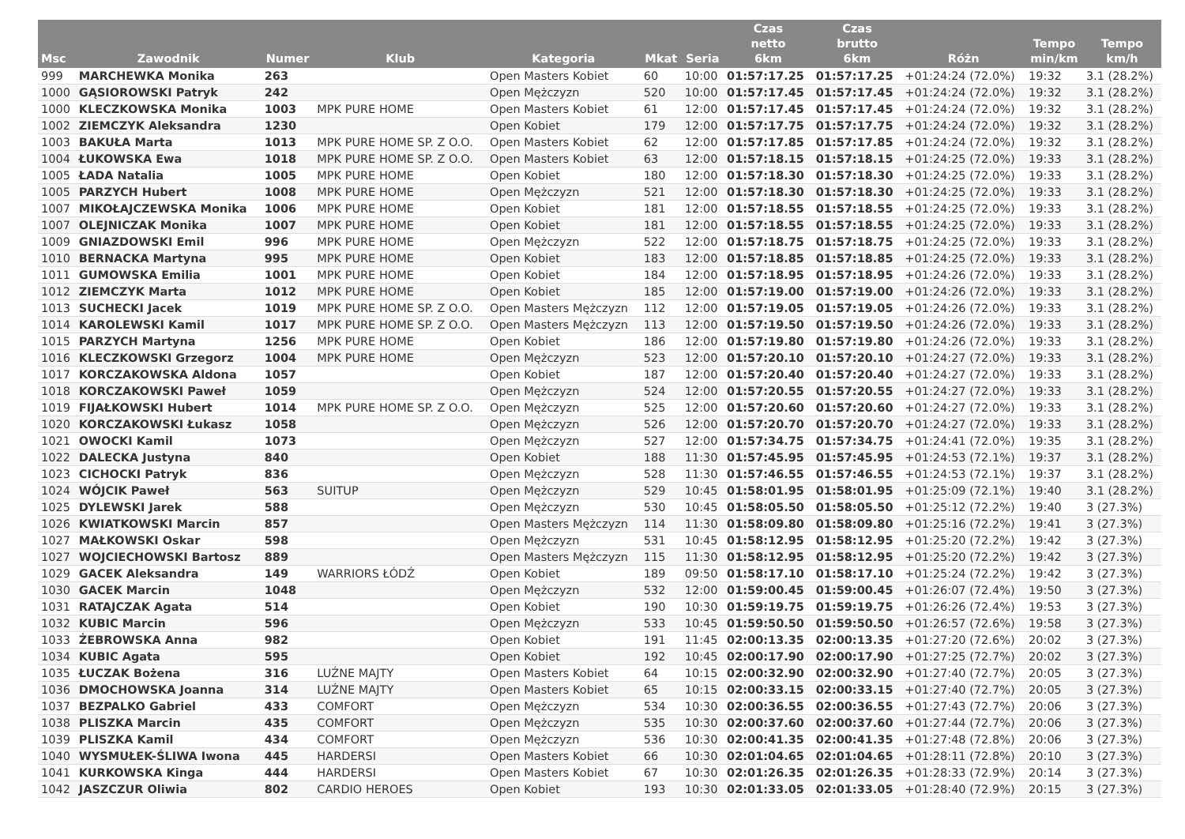| Msc | Zawodnik | Numer | Klub | Kategoria | Mkat | Seria | Czas netto 6km | Czas brutto 6km | Różn | Tempo min/km | Tempo km/h |
| --- | --- | --- | --- | --- | --- | --- | --- | --- | --- | --- | --- |
| 999 | MARCHEWKA Monika | 263 | | Open Masters Kobiet | 60 | 10:00 | 01:57:17.25 | 01:57:17.25 | +01:24:24 (72.0%) | 19:32 | 3.1 (28.2%) |
| 1000 | GĄSIOROWSKI Patryk | 242 | | Open Mężczyzn | 520 | 10:00 | 01:57:17.45 | 01:57:17.45 | +01:24:24 (72.0%) | 19:32 | 3.1 (28.2%) |
| 1000 | KLECZKOWSKA Monika | 1003 | MPK PURE HOME | Open Masters Kobiet | 61 | 12:00 | 01:57:17.45 | 01:57:17.45 | +01:24:24 (72.0%) | 19:32 | 3.1 (28.2%) |
| 1002 | ZIEMCZYK Aleksandra | 1230 | | Open Kobiet | 179 | 12:00 | 01:57:17.75 | 01:57:17.75 | +01:24:24 (72.0%) | 19:32 | 3.1 (28.2%) |
| 1003 | BAKUŁA Marta | 1013 | MPK PURE HOME SP. Z O.O. | Open Masters Kobiet | 62 | 12:00 | 01:57:17.85 | 01:57:17.85 | +01:24:24 (72.0%) | 19:32 | 3.1 (28.2%) |
| 1004 | ŁUKOWSKA Ewa | 1018 | MPK PURE HOME SP. Z O.O. | Open Masters Kobiet | 63 | 12:00 | 01:57:18.15 | 01:57:18.15 | +01:24:25 (72.0%) | 19:33 | 3.1 (28.2%) |
| 1005 | ŁADA Natalia | 1005 | MPK PURE HOME | Open Kobiet | 180 | 12:00 | 01:57:18.30 | 01:57:18.30 | +01:24:25 (72.0%) | 19:33 | 3.1 (28.2%) |
| 1005 | PARZYCH Hubert | 1008 | MPK PURE HOME | Open Mężczyzn | 521 | 12:00 | 01:57:18.30 | 01:57:18.30 | +01:24:25 (72.0%) | 19:33 | 3.1 (28.2%) |
| 1007 | MIKOŁAJCZEWSKA Monika | 1006 | MPK PURE HOME | Open Kobiet | 181 | 12:00 | 01:57:18.55 | 01:57:18.55 | +01:24:25 (72.0%) | 19:33 | 3.1 (28.2%) |
| 1007 | OLEJNICZAK Monika | 1007 | MPK PURE HOME | Open Kobiet | 181 | 12:00 | 01:57:18.55 | 01:57:18.55 | +01:24:25 (72.0%) | 19:33 | 3.1 (28.2%) |
| 1009 | GNIAZDOWSKI Emil | 996 | MPK PURE HOME | Open Mężczyzn | 522 | 12:00 | 01:57:18.75 | 01:57:18.75 | +01:24:25 (72.0%) | 19:33 | 3.1 (28.2%) |
| 1010 | BERNACKA Martyna | 995 | MPK PURE HOME | Open Kobiet | 183 | 12:00 | 01:57:18.85 | 01:57:18.85 | +01:24:25 (72.0%) | 19:33 | 3.1 (28.2%) |
| 1011 | GUMOWSKA Emilia | 1001 | MPK PURE HOME | Open Kobiet | 184 | 12:00 | 01:57:18.95 | 01:57:18.95 | +01:24:26 (72.0%) | 19:33 | 3.1 (28.2%) |
| 1012 | ZIEMCZYK Marta | 1012 | MPK PURE HOME | Open Kobiet | 185 | 12:00 | 01:57:19.00 | 01:57:19.00 | +01:24:26 (72.0%) | 19:33 | 3.1 (28.2%) |
| 1013 | SUCHECKI Jacek | 1019 | MPK PURE HOME SP. Z O.O. | Open Masters Mężczyzn | 112 | 12:00 | 01:57:19.05 | 01:57:19.05 | +01:24:26 (72.0%) | 19:33 | 3.1 (28.2%) |
| 1014 | KAROLEWSKI Kamil | 1017 | MPK PURE HOME SP. Z O.O. | Open Masters Mężczyzn | 113 | 12:00 | 01:57:19.50 | 01:57:19.50 | +01:24:26 (72.0%) | 19:33 | 3.1 (28.2%) |
| 1015 | PARZYCH Martyna | 1256 | MPK PURE HOME | Open Kobiet | 186 | 12:00 | 01:57:19.80 | 01:57:19.80 | +01:24:26 (72.0%) | 19:33 | 3.1 (28.2%) |
| 1016 | KLECZKOWSKI Grzegorz | 1004 | MPK PURE HOME | Open Mężczyzn | 523 | 12:00 | 01:57:20.10 | 01:57:20.10 | +01:24:27 (72.0%) | 19:33 | 3.1 (28.2%) |
| 1017 | KORCZAKOWSKA Aldona | 1057 | | Open Kobiet | 187 | 12:00 | 01:57:20.40 | 01:57:20.40 | +01:24:27 (72.0%) | 19:33 | 3.1 (28.2%) |
| 1018 | KORCZAKOWSKI Paweł | 1059 | | Open Mężczyzn | 524 | 12:00 | 01:57:20.55 | 01:57:20.55 | +01:24:27 (72.0%) | 19:33 | 3.1 (28.2%) |
| 1019 | FIJAŁKOWSKI Hubert | 1014 | MPK PURE HOME SP. Z O.O. | Open Mężczyzn | 525 | 12:00 | 01:57:20.60 | 01:57:20.60 | +01:24:27 (72.0%) | 19:33 | 3.1 (28.2%) |
| 1020 | KORCZAKOWSKI Łukasz | 1058 | | Open Mężczyzn | 526 | 12:00 | 01:57:20.70 | 01:57:20.70 | +01:24:27 (72.0%) | 19:33 | 3.1 (28.2%) |
| 1021 | OWOCKI Kamil | 1073 | | Open Mężczyzn | 527 | 12:00 | 01:57:34.75 | 01:57:34.75 | +01:24:41 (72.0%) | 19:35 | 3.1 (28.2%) |
| 1022 | DALECKA Justyna | 840 | | Open Kobiet | 188 | 11:30 | 01:57:45.95 | 01:57:45.95 | +01:24:53 (72.1%) | 19:37 | 3.1 (28.2%) |
| 1023 | CICHOCKI Patryk | 836 | | Open Mężczyzn | 528 | 11:30 | 01:57:46.55 | 01:57:46.55 | +01:24:53 (72.1%) | 19:37 | 3.1 (28.2%) |
| 1024 | WÓJCIK Paweł | 563 | SUITUP | Open Mężczyzn | 529 | 10:45 | 01:58:01.95 | 01:58:01.95 | +01:25:09 (72.1%) | 19:40 | 3.1 (28.2%) |
| 1025 | DYLEWSKI Jarek | 588 | | Open Mężczyzn | 530 | 10:45 | 01:58:05.50 | 01:58:05.50 | +01:25:12 (72.2%) | 19:40 | 3 (27.3%) |
| 1026 | KWIATKOWSKI Marcin | 857 | | Open Masters Mężczyzn | 114 | 11:30 | 01:58:09.80 | 01:58:09.80 | +01:25:16 (72.2%) | 19:41 | 3 (27.3%) |
| 1027 | MAŁKOWSKI Oskar | 598 | | Open Mężczyzn | 531 | 10:45 | 01:58:12.95 | 01:58:12.95 | +01:25:20 (72.2%) | 19:42 | 3 (27.3%) |
| 1027 | WOJCIECHOWSKI Bartosz | 889 | | Open Masters Mężczyzn | 115 | 11:30 | 01:58:12.95 | 01:58:12.95 | +01:25:20 (72.2%) | 19:42 | 3 (27.3%) |
| 1029 | GACEK Aleksandra | 149 | WARRIORS ŁÓDŹ | Open Kobiet | 189 | 09:50 | 01:58:17.10 | 01:58:17.10 | +01:25:24 (72.2%) | 19:42 | 3 (27.3%) |
| 1030 | GACEK Marcin | 1048 | | Open Mężczyzn | 532 | 12:00 | 01:59:00.45 | 01:59:00.45 | +01:26:07 (72.4%) | 19:50 | 3 (27.3%) |
| 1031 | RATAJCZAK Agata | 514 | | Open Kobiet | 190 | 10:30 | 01:59:19.75 | 01:59:19.75 | +01:26:26 (72.4%) | 19:53 | 3 (27.3%) |
| 1032 | KUBIC Marcin | 596 | | Open Mężczyzn | 533 | 10:45 | 01:59:50.50 | 01:59:50.50 | +01:26:57 (72.6%) | 19:58 | 3 (27.3%) |
| 1033 | ŻEBROWSKA Anna | 982 | | Open Kobiet | 191 | 11:45 | 02:00:13.35 | 02:00:13.35 | +01:27:20 (72.6%) | 20:02 | 3 (27.3%) |
| 1034 | KUBIC Agata | 595 | | Open Kobiet | 192 | 10:45 | 02:00:17.90 | 02:00:17.90 | +01:27:25 (72.7%) | 20:02 | 3 (27.3%) |
| 1035 | ŁUCZAK Bożena | 316 | LUŹNE MAJTY | Open Masters Kobiet | 64 | 10:15 | 02:00:32.90 | 02:00:32.90 | +01:27:40 (72.7%) | 20:05 | 3 (27.3%) |
| 1036 | DMOCHOWSKA Joanna | 314 | LUŹNE MAJTY | Open Masters Kobiet | 65 | 10:15 | 02:00:33.15 | 02:00:33.15 | +01:27:40 (72.7%) | 20:05 | 3 (27.3%) |
| 1037 | BEZPALKO Gabriel | 433 | COMFORT | Open Mężczyzn | 534 | 10:30 | 02:00:36.55 | 02:00:36.55 | +01:27:43 (72.7%) | 20:06 | 3 (27.3%) |
| 1038 | PLISZKA Marcin | 435 | COMFORT | Open Mężczyzn | 535 | 10:30 | 02:00:37.60 | 02:00:37.60 | +01:27:44 (72.7%) | 20:06 | 3 (27.3%) |
| 1039 | PLISZKA Kamil | 434 | COMFORT | Open Mężczyzn | 536 | 10:30 | 02:00:41.35 | 02:00:41.35 | +01:27:48 (72.8%) | 20:06 | 3 (27.3%) |
| 1040 | WYSMUŁEK-ŚLIWA Iwona | 445 | HARDERSI | Open Masters Kobiet | 66 | 10:30 | 02:01:04.65 | 02:01:04.65 | +01:28:11 (72.8%) | 20:10 | 3 (27.3%) |
| 1041 | KURKOWSKA Kinga | 444 | HARDERSI | Open Masters Kobiet | 67 | 10:30 | 02:01:26.35 | 02:01:26.35 | +01:28:33 (72.9%) | 20:14 | 3 (27.3%) |
| 1042 | JASZCZUR Oliwia | 802 | CARDIO HEROES | Open Kobiet | 193 | 10:30 | 02:01:33.05 | 02:01:33.05 | +01:28:40 (72.9%) | 20:15 | 3 (27.3%) |